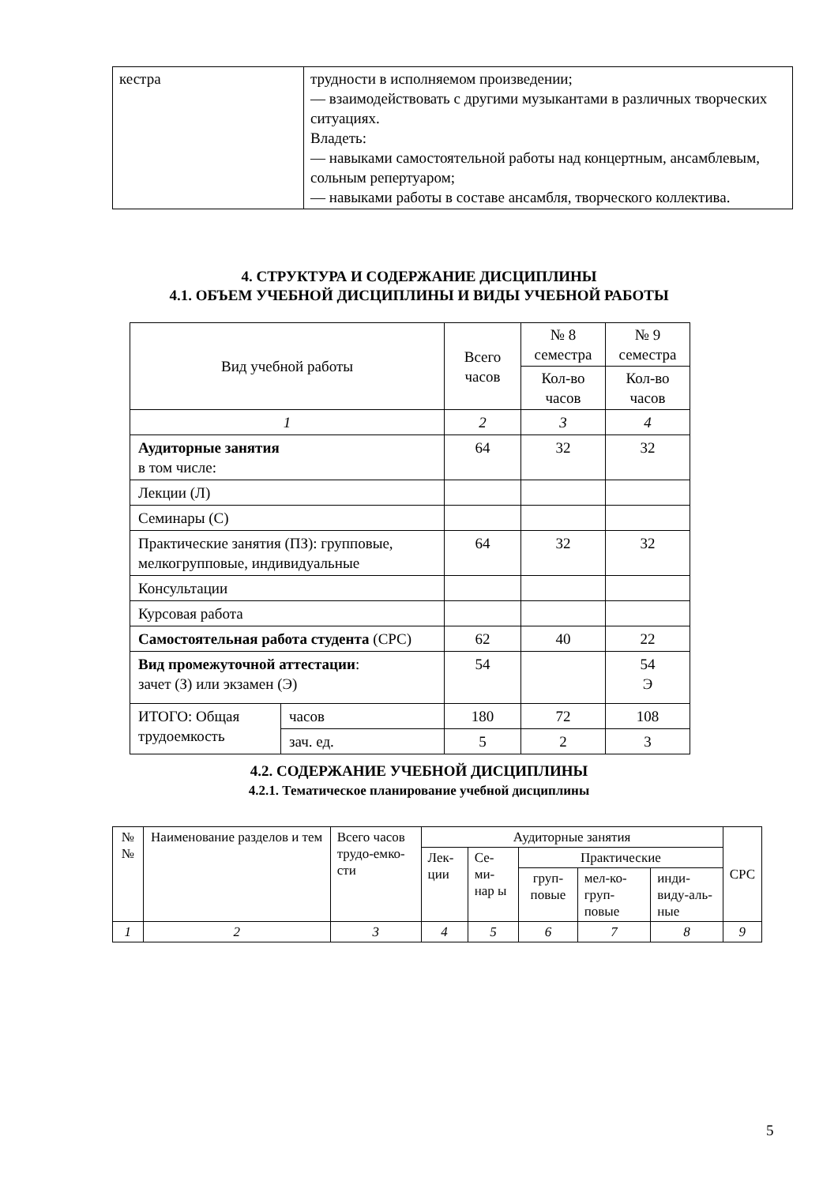| кестра | трудности в исполняемом произведении; — взаимодействовать с другими музыкантами в различных творческих ситуациях. Владеть: — навыками самостоятельной работы над концертным, ансамблевым, сольным репертуаром; — навыками работы в составе ансамбля, творческого коллектива. |
4. СТРУКТУРА И СОДЕРЖАНИЕ ДИСЦИПЛИНЫ
4.1. ОБЪЕМ УЧЕБНОЙ ДИСЦИПЛИНЫ И ВИДЫ УЧЕБНОЙ РАБОТЫ
| Вид учебной работы | | Всего часов | № 8 семестра | № 9 семестра |
| --- | --- | --- | --- | --- |
| | | | Кол-во часов | Кол-во часов |
| 1 | | 2 | 3 | 4 |
| Аудиторные занятия в том числе: | | 64 | 32 | 32 |
| Лекции (Л) | | | | |
| Семинары (С) | | | | |
| Практические занятия (ПЗ): групповые, мелкогрупповые, индивидуальные | | 64 | 32 | 32 |
| Консультации | | | | |
| Курсовая работа | | | | |
| Самостоятельная работа студента (СРС) | | 62 | 40 | 22 |
| Вид промежуточной аттестации : зачет (З) или экзамен (Э) | | 54 | | 54 Э |
| ИТОГО: Общая трудоемкость | часов | 180 | 72 | 108 |
| | зач. ед. | 5 | 2 | 3 |
4.2. СОДЕРЖАНИЕ УЧЕБНОЙ ДИСЦИПЛИНЫ
4.2.1. Тематическое планирование учебной дисциплины
| №№ | Наименование разделов и тем | Всего часов трудо-емко-сти | Аудиторные занятия | | | | | СРС |
| --- | --- | --- | --- | --- | --- | --- | --- | --- |
| | | | Лек-ции | Се-ми-нар ы | Практические | | | |
| | | | | | груп-повые | мел-ко-груп-повые | инди-виду-аль-ные | |
| 1 | 2 | 3 | 4 | 5 | 6 | 7 | 8 | 9 |
5